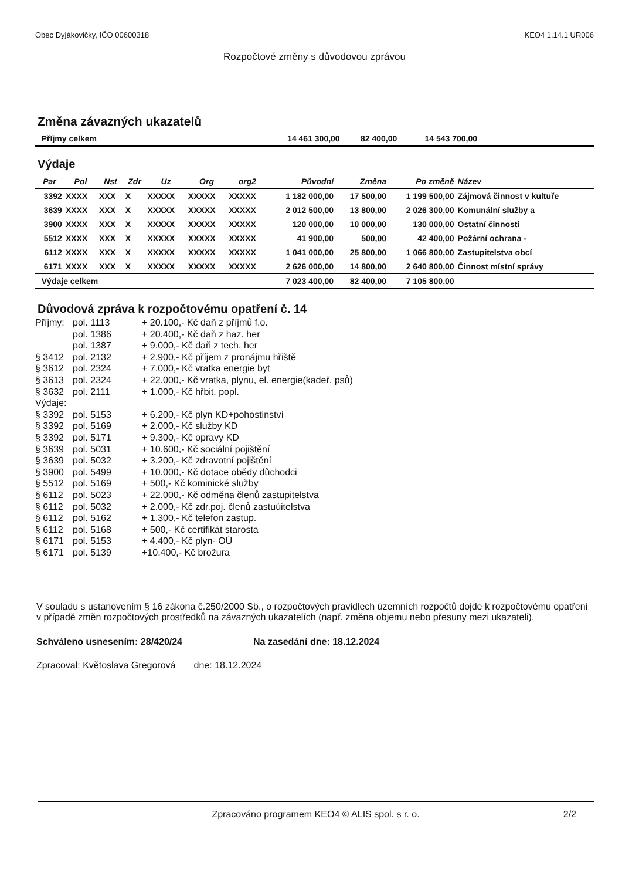Obec Dyjákovičky, IČO 00600318 KEO4 1.14.1 UR006
Rozpočtové změny s důvodovou zprávou
Změna závazných ukazatelů
| Příjmy celkem | 14 461 300,00 | 82 400,00 | 14 543 700,00 | |
Výdaje
| Par | Pol | Nst | Zdr | Uz | Org | org2 | Původní | Změna | Po změně | Název |
| --- | --- | --- | --- | --- | --- | --- | --- | --- | --- | --- |
| 3392 | XXXX | XXX | X | XXXXX | XXXXX | XXXXX | 1 182 000,00 | 17 500,00 | 1 199 500,00 | Zájmová činnost v kultuře |
| 3639 | XXXX | XXX | X | XXXXX | XXXXX | XXXXX | 2 012 500,00 | 13 800,00 | 2 026 300,00 | Komunální služby a |
| 3900 | XXXX | XXX | X | XXXXX | XXXXX | XXXXX | 120 000,00 | 10 000,00 | 130 000,00 | Ostatní činnosti |
| 5512 | XXXX | XXX | X | XXXXX | XXXXX | XXXXX | 41 900,00 | 500,00 | 42 400,00 | Požární ochrana - |
| 6112 | XXXX | XXX | X | XXXXX | XXXXX | XXXXX | 1 041 000,00 | 25 800,00 | 1 066 800,00 | Zastupitelstva obcí |
| 6171 | XXXX | XXX | X | XXXXX | XXXXX | XXXXX | 2 626 000,00 | 14 800,00 | 2 640 800,00 | Činnost místní správy |
| Výdaje celkem | | | | | | | 7 023 400,00 | 82 400,00 | 7 105 800,00 | |
Důvodová zpráva k rozpočtovému opatření č. 14
Příjmy: pol. 1113 + 20.100,- Kč daň z příjmů f.o.
pol. 1386 + 20.400,- Kč daň z haz. her
pol. 1387 + 9.000,- Kč daň z tech. her
§ 3412 pol. 2132 + 2.900,- Kč příjem z pronájmu hřiště
§ 3612 pol. 2324 + 7.000,- Kč vratka energie byt
§ 3613 pol. 2324 + 22.000,- Kč vratka, plynu, el. energie(kadeř. psů)
§ 3632 pol. 2111 + 1.000,- Kč hřbit. popl.
Výdaje:
§ 3392 pol. 5153 + 6.200,- Kč plyn KD+pohostinství
§ 3392 pol. 5169 + 2.000,- Kč služby KD
§ 3392 pol. 5171 + 9.300,- Kč opravy KD
§ 3639 pol. 5031 + 10.600,- Kč sociální pojištění
§ 3639 pol. 5032 + 3.200,- Kč zdravotní pojištění
§ 3900 pol. 5499 + 10.000,- Kč dotace obědy důchodci
§ 5512 pol. 5169 + 500,- Kč kominické služby
§ 6112 pol. 5023 + 22.000,- Kč odměna členů zastupitelstva
§ 6112 pol. 5032 + 2.000,- Kč zdr.poj. členů zastuúitelstva
§ 6112 pol. 5162 + 1.300,- Kč telefon zastup.
§ 6112 pol. 5168 + 500,- Kč certifikát starosta
§ 6171 pol. 5153 + 4.400,- Kč plyn- OÚ
§ 6171 pol. 5139 +10.400,- Kč brožura
V souladu s ustanovením § 16 zákona č.250/2000 Sb., o rozpočtových pravidlech územních rozpočtů dojde k rozpočtovému opatření v případě změn rozpočtových prostředků na závazných ukazatelích (např. změna objemu nebo přesuny mezi ukazateli).
Schváleno usnesením: 28/420/24 Na zasedání dne: 18.12.2024
Zpracoval: Květoslava Gregorová dne: 18.12.2024
Zpracováno programem KEO4 © ALIS spol. s r. o. 2/2